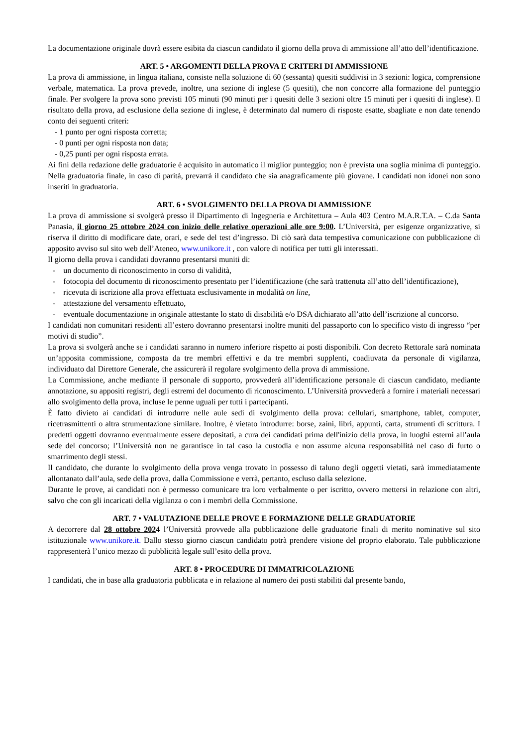La documentazione originale dovrà essere esibita da ciascun candidato il giorno della prova di ammissione all’atto dell’identificazione.
ART. 5 • ARGOMENTI DELLA PROVA E CRITERI DI AMMISSIONE
La prova di ammissione, in lingua italiana, consiste nella soluzione di 60 (sessanta) quesiti suddivisi in 3 sezioni: logica, comprensione verbale, matematica. La prova prevede, inoltre, una sezione di inglese (5 quesiti), che non concorre alla formazione del punteggio finale. Per svolgere la prova sono previsti 105 minuti (90 minuti per i quesiti delle 3 sezioni oltre 15 minuti per i quesiti di inglese). Il risultato della prova, ad esclusione della sezione di inglese, è determinato dal numero di risposte esatte, sbagliate e non date tenendo conto dei seguenti criteri:
- 1 punto per ogni risposta corretta;
- 0 punti per ogni risposta non data;
- 0,25 punti per ogni risposta errata.
Ai fini della redazione delle graduatorie è acquisito in automatico il miglior punteggio; non è prevista una soglia minima di punteggio. Nella graduatoria finale, in caso di parità, prevarrà il candidato che sia anagraficamente più giovane. I candidati non idonei non sono inseriti in graduatoria.
ART. 6 • SVOLGIMENTO DELLA PROVA DI AMMISSIONE
La prova di ammissione si svolgerà presso il Dipartimento di Ingegneria e Architettura – Aula 403 Centro M.A.R.T.A. – C.da Santa Panasia, il giorno 25 ottobre 2024 con inizio delle relative operazioni alle ore 9:00. L’Università, per esigenze organizzative, si riserva il diritto di modificare date, orari, e sede del test d’ingresso. Di ciò sarà data tempestiva comunicazione con pubblicazione di apposito avviso sul sito web dell’Ateneo, www.unikore.it , con valore di notifica per tutti gli interessati.
Il giorno della prova i candidati dovranno presentarsi muniti di:
- un documento di riconoscimento in corso di validità,
- fotocopia del documento di riconoscimento presentato per l’identificazione (che sarà trattenuta all’atto dell’identificazione),
- ricevuta di iscrizione alla prova effettuata esclusivamente in modalità on line,
- attestazione del versamento effettuato,
- eventuale documentazione in originale attestante lo stato di disabilità e/o DSA dichiarato all’atto dell’iscrizione al concorso.
I candidati non comunitari residenti all’estero dovranno presentarsi inoltre muniti del passaporto con lo specifico visto di ingresso “per motivi di studio”.
La prova si svolgerà anche se i candidati saranno in numero inferiore rispetto ai posti disponibili. Con decreto Rettorale sarà nominata un’apposita commissione, composta da tre membri effettivi e da tre membri supplenti, coadiuvata da personale di vigilanza, individuato dal Direttore Generale, che assicurerà il regolare svolgimento della prova di ammissione.
La Commissione, anche mediante il personale di supporto, provvederà all’identificazione personale di ciascun candidato, mediante annotazione, su appositi registri, degli estremi del documento di riconoscimento. L’Università provvederà a fornire i materiali necessari allo svolgimento della prova, incluse le penne uguali per tutti i partecipanti.
È fatto divieto ai candidati di introdurre nelle aule sedi di svolgimento della prova: cellulari, smartphone, tablet, computer, ricetrasmittenti o altra strumentazione similare. Inoltre, è vietato introdurre: borse, zaini, libri, appunti, carta, strumenti di scrittura. I predetti oggetti dovranno eventualmente essere depositati, a cura dei candidati prima dell'inizio della prova, in luoghi esterni all’aula sede del concorso; l’Università non ne garantisce in tal caso la custodia e non assume alcuna responsabilità nel caso di furto o smarrimento degli stessi.
Il candidato, che durante lo svolgimento della prova venga trovato in possesso di taluno degli oggetti vietati, sarà immediatamente allontanato dall’aula, sede della prova, dalla Commissione e verrà, pertanto, escluso dalla selezione.
Durante le prove, ai candidati non è permesso comunicare tra loro verbalmente o per iscritto, ovvero mettersi in relazione con altri, salvo che con gli incaricati della vigilanza o con i membri della Commissione.
ART. 7 • VALUTAZIONE DELLE PROVE E FORMAZIONE DELLE GRADUATORIE
A decorrere dal 28 ottobre 2024 l’Università provvede alla pubblicazione delle graduatorie finali di merito nominative sul sito istituzionale www.unikore.it. Dallo stesso giorno ciascun candidato potrà prendere visione del proprio elaborato. Tale pubblicazione rappresenterà l’unico mezzo di pubblicità legale sull’esito della prova.
ART. 8 • PROCEDURE DI IMMATRICOLAZIONE
I candidati, che in base alla graduatoria pubblicata e in relazione al numero dei posti stabiliti dal presente bando,